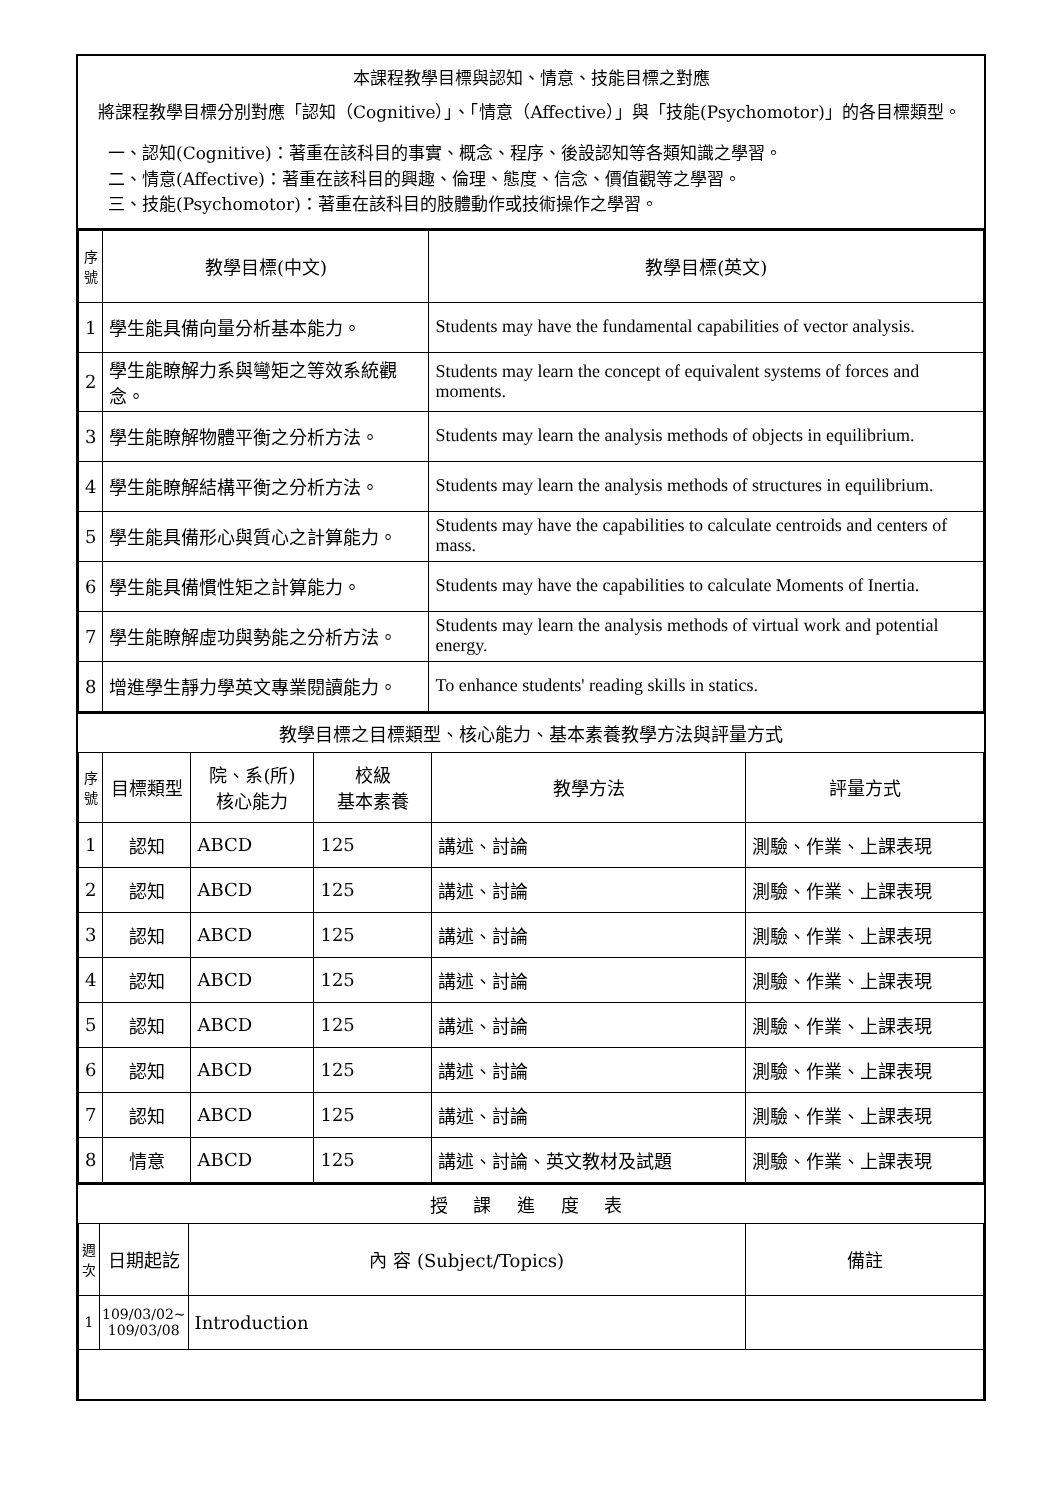本課程教學目標與認知、情意、技能目標之對應
將課程教學目標分別對應「認知（Cognitive）」、「情意（Affective）」與「技能(Psychomotor)」的各目標類型。
一、認知(Cognitive)：著重在該科目的事實、概念、程序、後設認知等各類知識之學習。
二、情意(Affective)：著重在該科目的興趣、倫理、態度、信念、價值觀等之學習。
三、技能(Psychomotor)：著重在該科目的肢體動作或技術操作之學習。
| 序號 | 教學目標(中文) | 教學目標(英文) |
| --- | --- | --- |
| 1 | 學生能具備向量分析基本能力。 | Students may have the fundamental capabilities of vector analysis. |
| 2 | 學生能瞭解力系與彎矩之等效系統觀念。 | Students may learn the concept of equivalent systems of forces and moments. |
| 3 | 學生能瞭解物體平衡之分析方法。 | Students may learn the analysis methods of objects in equilibrium. |
| 4 | 學生能瞭解結構平衡之分析方法。 | Students may learn the analysis methods of structures in equilibrium. |
| 5 | 學生能具備形心與質心之計算能力。 | Students may have the capabilities to calculate centroids and centers of mass. |
| 6 | 學生能具備慣性矩之計算能力。 | Students may have the capabilities to calculate Moments of Inertia. |
| 7 | 學生能瞭解虛功與勢能之分析方法。 | Students may learn the analysis methods of virtual work and potential energy. |
| 8 | 增進學生靜力學英文專業閱讀能力。 | To enhance students' reading skills in statics. |
教學目標之目標類型、核心能力、基本素養教學方法與評量方式
| 序號 | 目標類型 | 院、系(所) 核心能力 | 校級 基本素養 | 教學方法 | 評量方式 |
| --- | --- | --- | --- | --- | --- |
| 1 | 認知 | ABCD | 125 | 講述、討論 | 測驗、作業、上課表現 |
| 2 | 認知 | ABCD | 125 | 講述、討論 | 測驗、作業、上課表現 |
| 3 | 認知 | ABCD | 125 | 講述、討論 | 測驗、作業、上課表現 |
| 4 | 認知 | ABCD | 125 | 講述、討論 | 測驗、作業、上課表現 |
| 5 | 認知 | ABCD | 125 | 講述、討論 | 測驗、作業、上課表現 |
| 6 | 認知 | ABCD | 125 | 講述、討論 | 測驗、作業、上課表現 |
| 7 | 認知 | ABCD | 125 | 講述、討論 | 測驗、作業、上課表現 |
| 8 | 情意 | ABCD | 125 | 講述、討論、英文教材及試題 | 測驗、作業、上課表現 |
授 課 進 度 表
| 週次 | 日期起訖 | 內 容 (Subject/Topics) | 備註 |
| --- | --- | --- | --- |
| 1 | 109/03/02~ 109/03/08 | Introduction | |